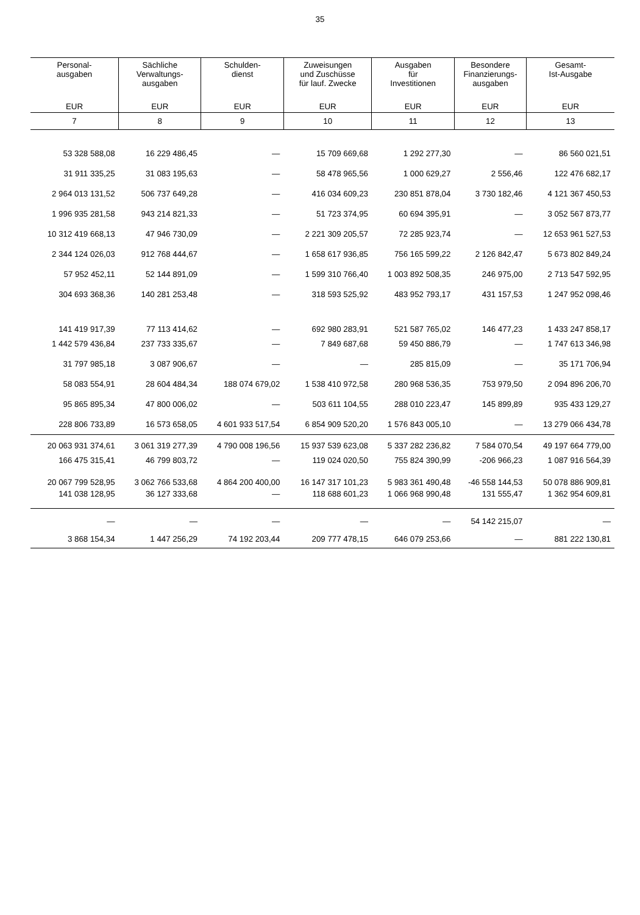35
| Personal- ausgaben | Sächliche Verwaltungs- ausgaben | Schulden- dienst | Zuweisungen und Zuschüsse für lauf. Zwecke | Ausgaben für Investitionen | Besondere Finanzierungs- ausgaben | Gesamt- Ist-Ausgabe |
| --- | --- | --- | --- | --- | --- | --- |
| EUR | EUR | EUR | EUR | EUR | EUR | EUR |
| 7 | 8 | 9 | 10 | 11 | 12 | 13 |
| 53 328 588,08 | 16 229 486,45 | — | 15 709 669,68 | 1 292 277,30 | — | 86 560 021,51 |
| 31 911 335,25 | 31 083 195,63 | — | 58 478 965,56 | 1 000 629,27 | 2 556,46 | 122 476 682,17 |
| 2 964 013 131,52 | 506 737 649,28 | — | 416 034 609,23 | 230 851 878,04 | 3 730 182,46 | 4 121 367 450,53 |
| 1 996 935 281,58 | 943 214 821,33 | — | 51 723 374,95 | 60 694 395,91 | — | 3 052 567 873,77 |
| 10 312 419 668,13 | 47 946 730,09 | — | 2 221 309 205,57 | 72 285 923,74 | — | 12 653 961 527,53 |
| 2 344 124 026,03 | 912 768 444,67 | — | 1 658 617 936,85 | 756 165 599,22 | 2 126 842,47 | 5 673 802 849,24 |
| 57 952 452,11 | 52 144 891,09 | — | 1 599 310 766,40 | 1 003 892 508,35 | 246 975,00 | 2 713 547 592,95 |
| 304 693 368,36 | 140 281 253,48 | — | 318 593 525,92 | 483 952 793,17 | 431 157,53 | 1 247 952 098,46 |
| 141 419 917,39 | 77 113 414,62 | — | 692 980 283,91 | 521 587 765,02 | 146 477,23 | 1 433 247 858,17 |
| 1 442 579 436,84 | 237 733 335,67 | — | 7 849 687,68 | 59 450 886,79 | — | 1 747 613 346,98 |
| 31 797 985,18 | 3 087 906,67 | — | — | 285 815,09 | — | 35 171 706,94 |
| 58 083 554,91 | 28 604 484,34 | 188 074 679,02 | 1 538 410 972,58 | 280 968 536,35 | 753 979,50 | 2 094 896 206,70 |
| 95 865 895,34 | 47 800 006,02 | — | 503 611 104,55 | 288 010 223,47 | 145 899,89 | 935 433 129,27 |
| 228 806 733,89 | 16 573 658,05 | 4 601 933 517,54 | 6 854 909 520,20 | 1 576 843 005,10 | — | 13 279 066 434,78 |
| 20 063 931 374,61 | 3 061 319 277,39 | 4 790 008 196,56 | 15 937 539 623,08 | 5 337 282 236,82 | 7 584 070,54 | 49 197 664 779,00 |
| 166 475 315,41 | 46 799 803,72 | — | 119 024 020,50 | 755 824 390,99 | -206 966,23 | 1 087 916 564,39 |
| 20 067 799 528,95 | 3 062 766 533,68 | 4 864 200 400,00 | 16 147 317 101,23 | 5 983 361 490,48 | -46 558 144,53 | 50 078 886 909,81 |
| 141 038 128,95 | 36 127 333,68 | — | 118 688 601,23 | 1 066 968 990,48 | 131 555,47 | 1 362 954 609,81 |
| — | — | — | — | — | 54 142 215,07 | — |
| 3 868 154,34 | 1 447 256,29 | 74 192 203,44 | 209 777 478,15 | 646 079 253,66 | — | 881 222 130,81 |